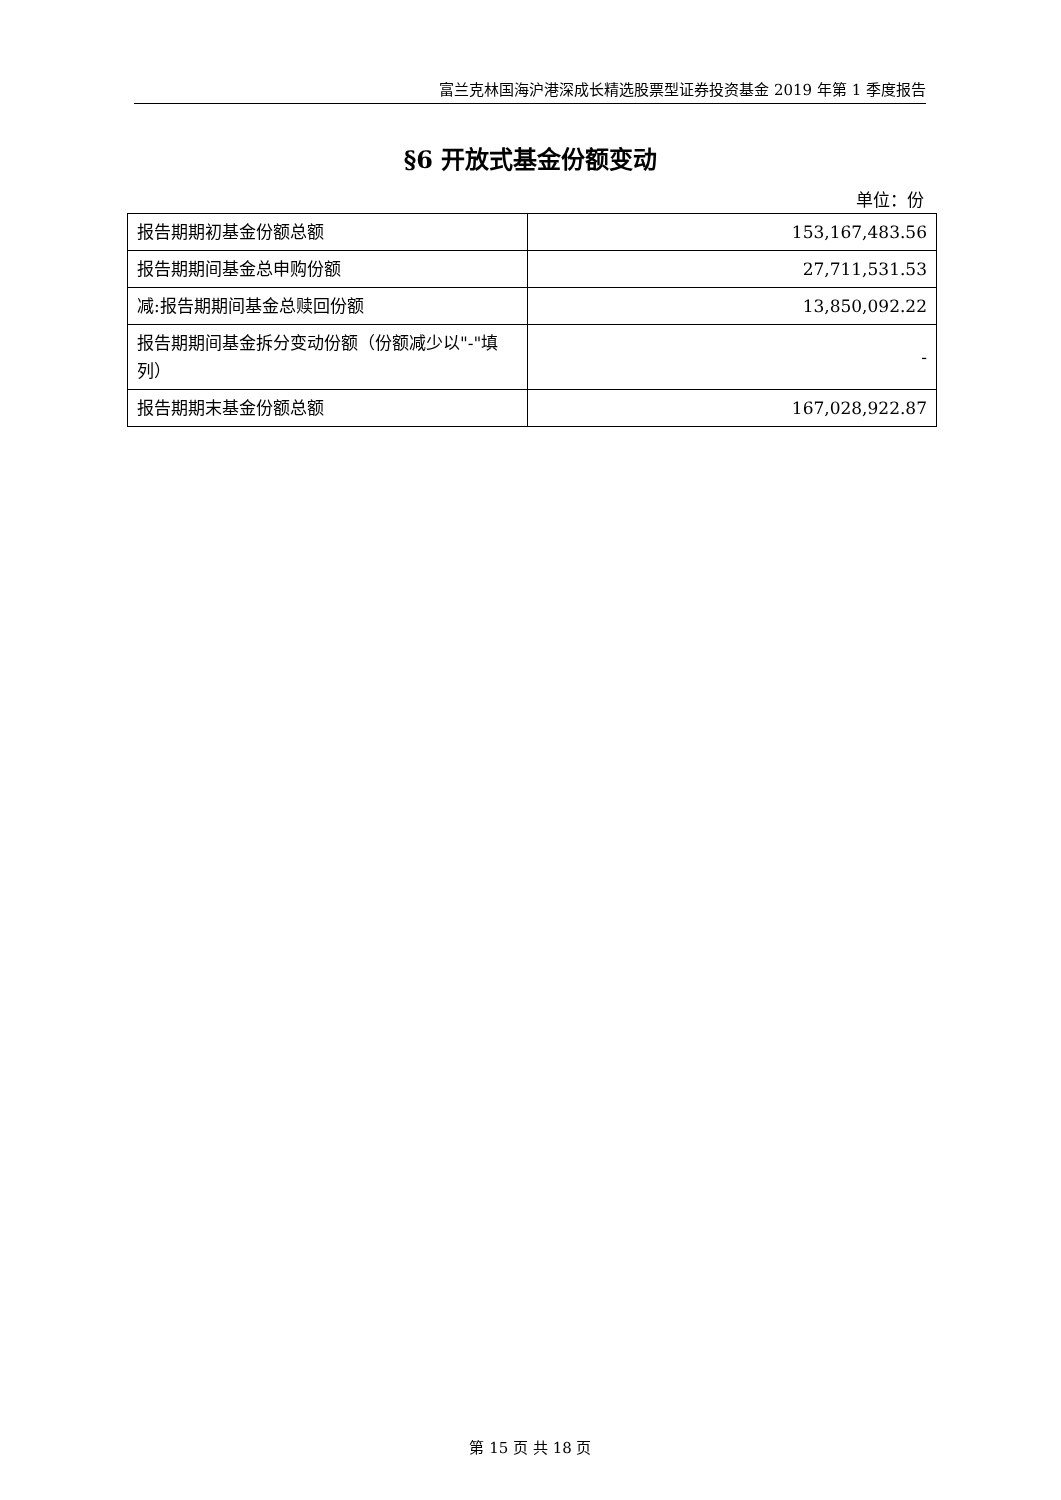富兰克林国海沪港深成长精选股票型证券投资基金 2019 年第 1 季度报告
§6 开放式基金份额变动
单位：份
| 报告期期初基金份额总额 | 153,167,483.56 |
| 报告期期间基金总申购份额 | 27,711,531.53 |
| 减:报告期期间基金总赎回份额 | 13,850,092.22 |
| 报告期期间基金拆分变动份额（份额减少以"-"填列） | - |
| 报告期期末基金份额总额 | 167,028,922.87 |
第 15 页 共 18 页